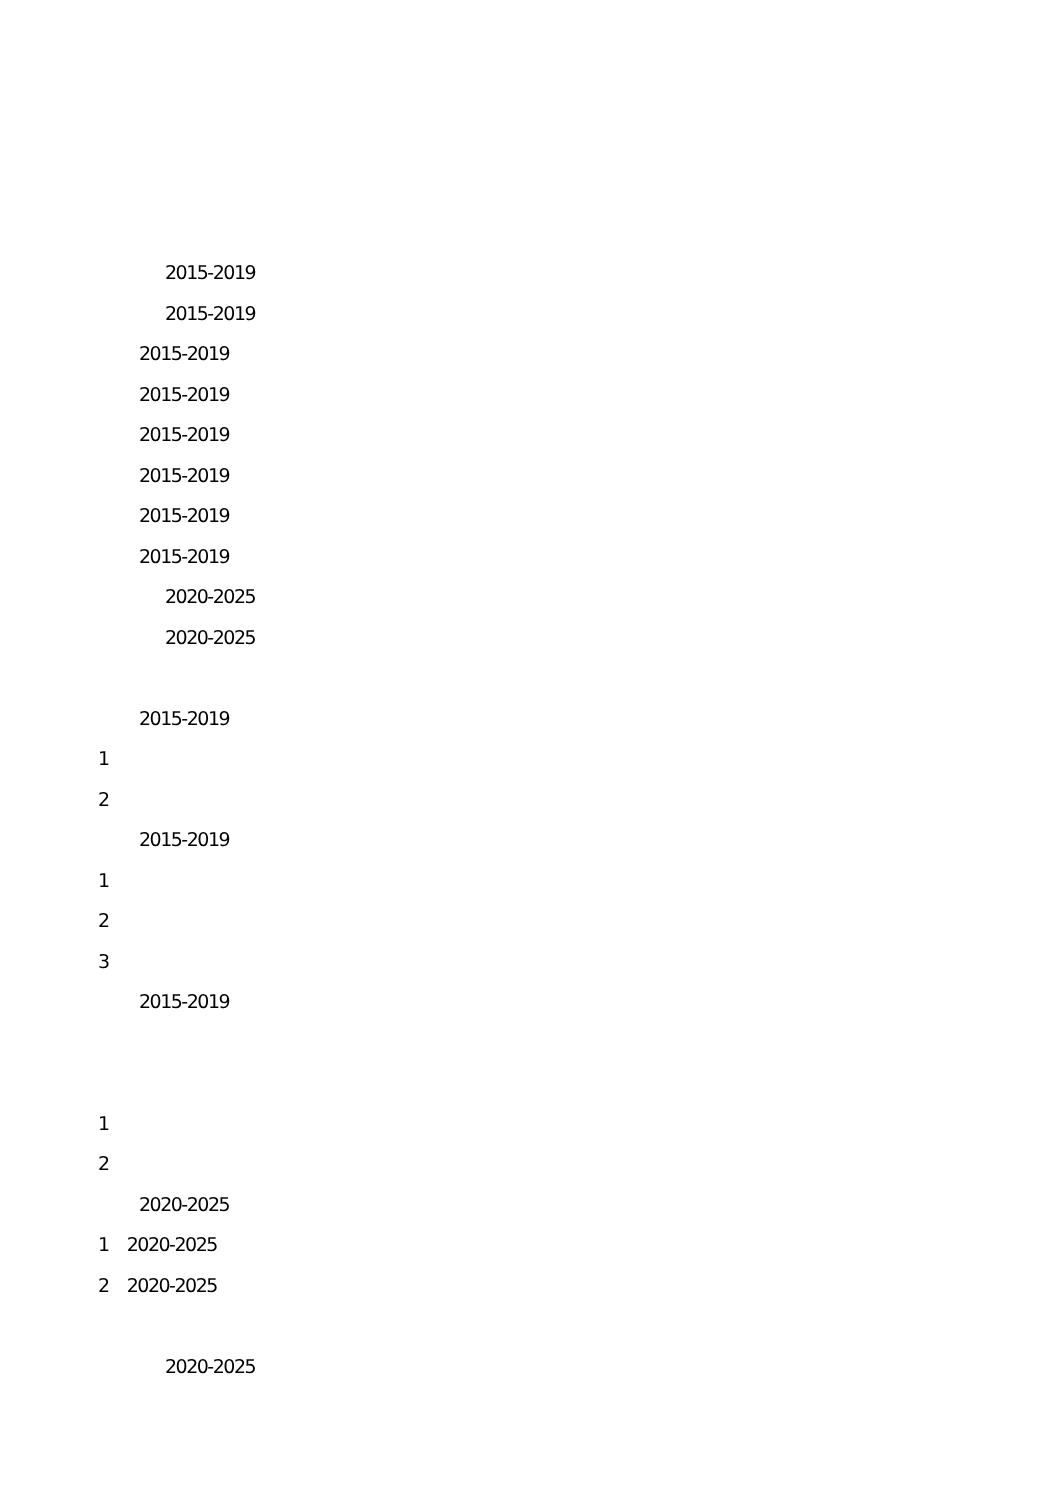2015-2019
2015-2019
2015-2019
2015-2019
2015-2019
2015-2019
2015-2019
2015-2019
2020-2025
2020-2025
2015-2019
1
2
2015-2019
1
2
3
2015-2019
1
2
2020-2025
1 2020-2025
2 2020-2025
2020-2025